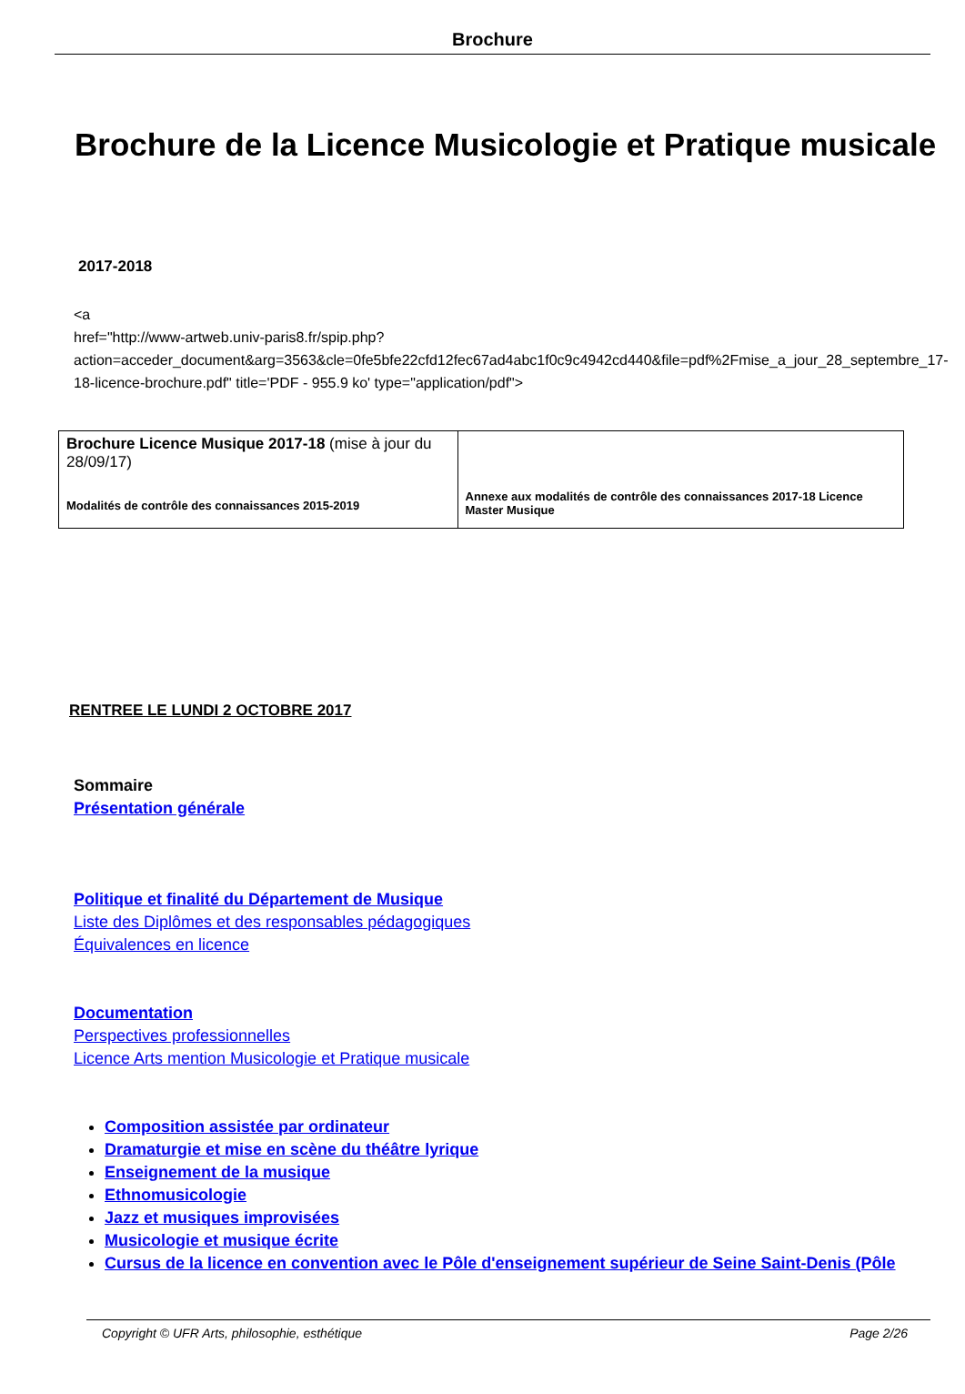Brochure
Brochure de la Licence Musicologie et Pratique musicale
2017-2018
<a
href="http://www-artweb.univ-paris8.fr/spip.php?action=acceder_document&arg=3563&cle=0fe5bfe22cfd12fec67ad4abc1f0c9c4942cd440&file=pdf%2Fmise_a_jour_28_septembre_17-18-licence-brochure.pdf" title='PDF - 955.9 ko' type="application/pdf">
| Brochure Licence Musique 2017-18 (mise à jour du 28/09/17) Modalités de contrôle des connaissances 2015-2019 | Annexe aux modalités de contrôle des connaissances 2017-18 Licence Master Musique |
RENTREE LE LUNDI 2 OCTOBRE 2017
Sommaire
Présentation générale
Politique et finalité du Département de Musique
Liste des Diplômes et des responsables pédagogiques
Équivalences en licence
Documentation
Perspectives professionnelles
Licence Arts mention Musicologie et Pratique musicale
Composition assistée par ordinateur
Dramaturgie et mise en scène du théâtre lyrique
Enseignement de la musique
Ethnomusicologie
Jazz et musiques improvisées
Musicologie et musique écrite
Cursus de la licence en convention avec le Pôle d'enseignement supérieur de Seine Saint-Denis (Pôle
Copyright © UFR Arts, philosophie, esthétique Page 2/26